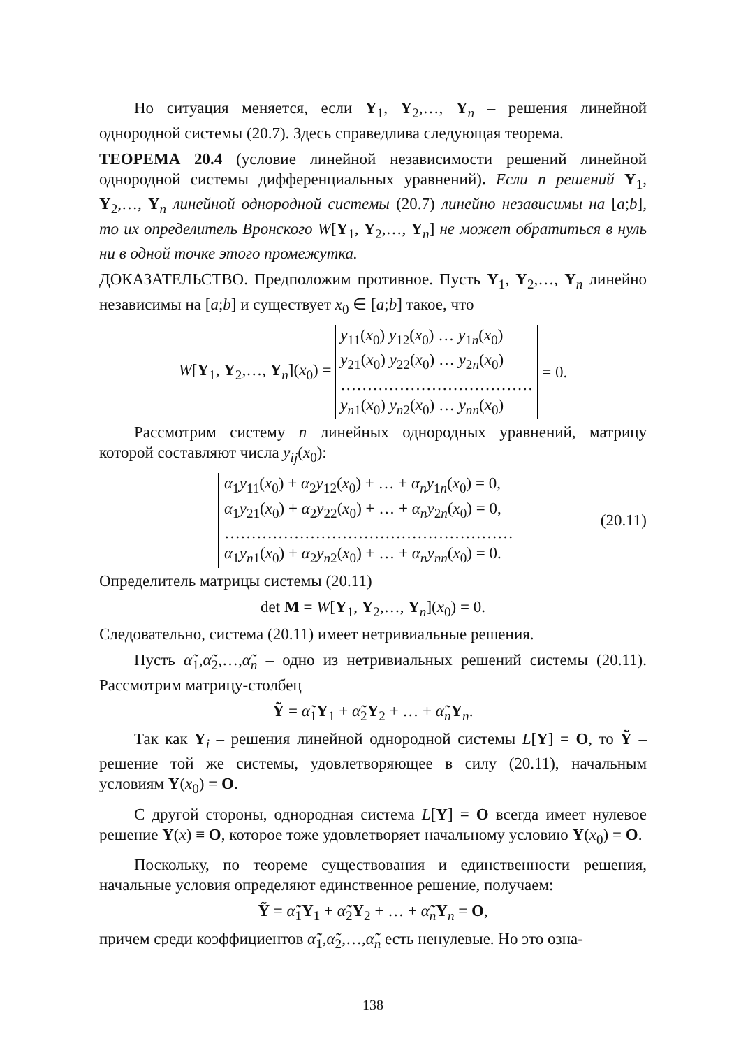Но ситуация меняется, если Y<sub>1</sub>, Y<sub>2</sub>,…, Y<sub>n</sub> – решения линейной однородной системы (20.7). Здесь справедлива следующая теорема.
ТЕОРЕМА 20.4 (условие линейной независимости решений линейной однородной системы дифференциальных уравнений). Если n решений Y<sub>1</sub>, Y<sub>2</sub>,…, Y<sub>n</sub> линейной однородной системы (20.7) линейно независимы на [a;b], то их определитель Вронского W[Y<sub>1</sub>, Y<sub>2</sub>,…, Y<sub>n</sub>] не может обратиться в нуль ни в одной точке этого промежутка.
ДОКАЗАТЕЛЬСТВО. Предположим противное. Пусть Y<sub>1</sub>, Y<sub>2</sub>,…, Y<sub>n</sub> линейно независимы на [a;b] и существует x<sub>0</sub> ∈ [a;b] такое, что
| W [ Y<sub>1</sub>, Y<sub>2</sub>,…, Y<sub>n</sub>]( x<sub>0</sub>) = | y<sub>11</sub>( x<sub>0</sub>) y<sub>12</sub>( x<sub>0</sub>) … y<sub>1n</sub>( x<sub>0</sub>) | = 0. |
| | y<sub>21</sub>( x<sub>0</sub>) y<sub>22</sub>( x<sub>0</sub>) … y<sub>2n</sub>( x<sub>0</sub>) | |
| | ……………………………… | |
| | y<sub>n1</sub>( x<sub>0</sub>) y<sub>n2</sub>( x<sub>0</sub>) … y<sub>nn</sub>( x<sub>0</sub>) | |
Рассмотрим систему n линейных однородных уравнений, матрицу которой составляют числа y<sub>ij</sub>(x<sub>0</sub>):
α<sub>1</sub>y<sub>11</sub>(x<sub>0</sub>) + α<sub>2</sub>y<sub>12</sub>(x<sub>0</sub>) + … + α<sub>n</sub>y<sub>1n</sub>(x<sub>0</sub>) = 0,
α<sub>1</sub>y<sub>21</sub>(x<sub>0</sub>) + α<sub>2</sub>y<sub>22</sub>(x<sub>0</sub>) + … + α<sub>n</sub>y<sub>2n</sub>(x<sub>0</sub>) = 0,
………………………………………………
α<sub>1</sub>y<sub>n1</sub>(x<sub>0</sub>) + α<sub>2</sub>y<sub>n2</sub>(x<sub>0</sub>) + … + α<sub>n</sub>y<sub>nn</sub>(x<sub>0</sub>) = 0.
(20.11)
Определитель матрицы системы (20.11)
det M = W[Y<sub>1</sub>, Y<sub>2</sub>,…, Y<sub>n</sub>](x<sub>0</sub>) = 0.
Следовательно, система (20.11) имеет нетривиальные решения.
Пусть α̃<sub>1</sub>,α̃<sub>2</sub>,…,α̃<sub>n</sub> – одно из нетривиальных решений системы (20.11). Рассмотрим матрицу-столбец
Ỹ = α̃<sub>1</sub>Y<sub>1</sub> + α̃<sub>2</sub>Y<sub>2</sub> + … + α̃<sub>n</sub>Y<sub>n</sub>.
Так как Y<sub>i</sub> – решения линейной однородной системы L[Y] = O, то Ỹ – решение той же системы, удовлетворяющее в силу (20.11), начальным условиям Y(x<sub>0</sub>) = O.
С другой стороны, однородная система L[Y] = O всегда имеет нулевое решение Y(x) ≡ O, которое тоже удовлетворяет начальному условию Y(x<sub>0</sub>) = O.
Поскольку, по теореме существования и единственности решения, начальные условия определяют единственное решение, получаем:
Ỹ = α̃<sub>1</sub>Y<sub>1</sub> + α̃<sub>2</sub>Y<sub>2</sub> + … + α̃<sub>n</sub>Y<sub>n</sub> = O,
причем среди коэффициентов α̃<sub>1</sub>,α̃<sub>2</sub>,…,α̃<sub>n</sub> есть ненулевые. Но это озна-
138